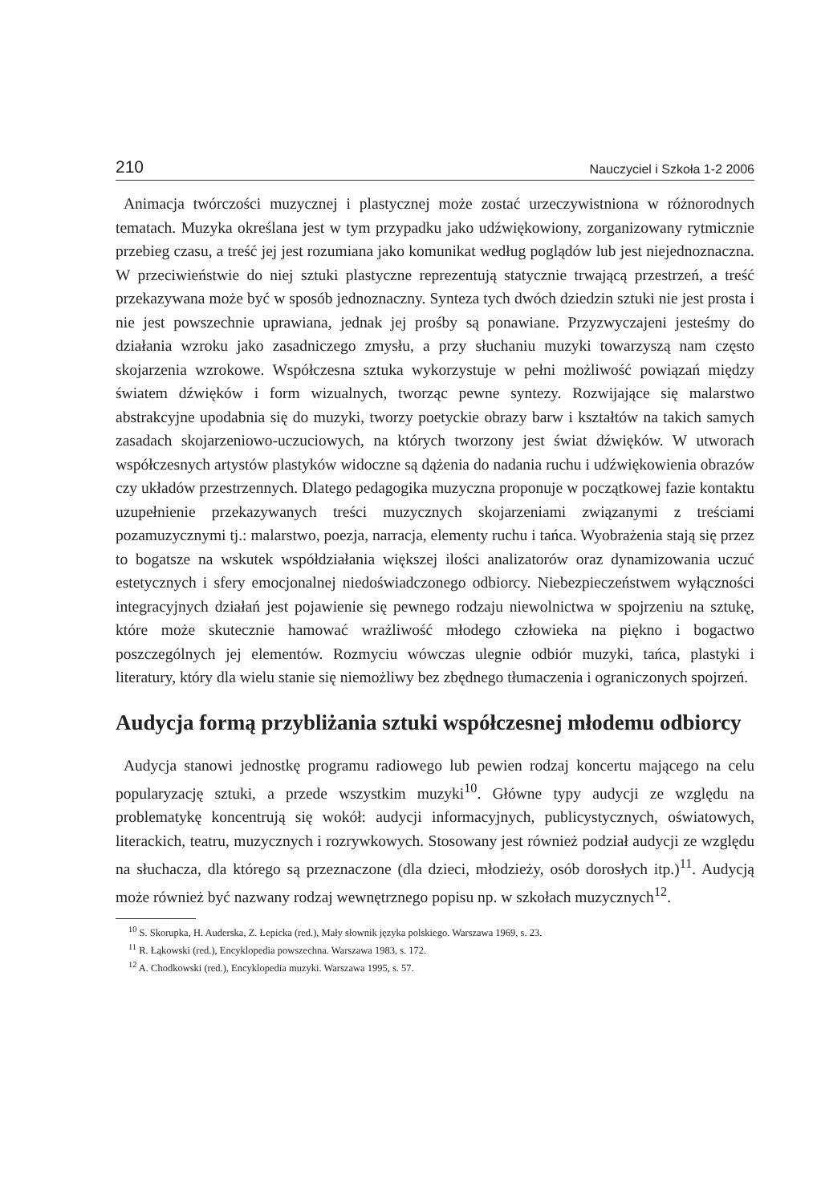210 Nauczyciel i Szkoła 1-2 2006
Animacja twórczości muzycznej i plastycznej może zostać urzeczywistniona w różnorodnych tematach. Muzyka określana jest w tym przypadku jako udźwiękowiony, zorganizowany rytmicznie przebieg czasu, a treść jej jest rozumiana jako komunikat według poglądów lub jest niejednoznaczna. W przeciwieństwie do niej sztuki plastyczne reprezentują statycznie trwającą przestrzeń, a treść przekazywana może być w sposób jednoznaczny. Synteza tych dwóch dziedzin sztuki nie jest prosta i nie jest powszechnie uprawiana, jednak jej prośby są ponawiane. Przyzwyczajeni jesteśmy do działania wzroku jako zasadniczego zmysłu, a przy słuchaniu muzyki towarzyszą nam często skojarzenia wzrokowe. Współczesna sztuka wykorzystuje w pełni możliwość powiązań między światem dźwięków i form wizualnych, tworząc pewne syntezy. Rozwijające się malarstwo abstrakcyjne upodabnia się do muzyki, tworzy poetyckie obrazy barw i kształtów na takich samych zasadach skojarzeniowo-uczuciowych, na których tworzony jest świat dźwięków. W utworach współczesnych artystów plastyków widoczne są dążenia do nadania ruchu i udźwiękowienia obrazów czy układów przestrzennych. Dlatego pedagogika muzyczna proponuje w początkowej fazie kontaktu uzupełnienie przekazywanych treści muzycznych skojarzeniami związanymi z treściami pozamuzycznymi tj.: malarstwo, poezja, narracja, elementy ruchu i tańca. Wyobrażenia stają się przez to bogatsze na wskutek współdziałania większej ilości analizatorów oraz dynamizowania uczuć estetycznych i sfery emocjonalnej niedoświadczonego odbiorcy. Niebezpieczeństwem wyłączności integracyjnych działań jest pojawienie się pewnego rodzaju niewolnictwa w spojrzeniu na sztukę, które może skutecznie hamować wrażliwość młodego człowieka na piękno i bogactwo poszczególnych jej elementów. Rozmyciu wówczas ulegnie odbiór muzyki, tańca, plastyki i literatury, który dla wielu stanie się niemożliwy bez zbędnego tłumaczenia i ograniczonych spojrzeń.
Audycja formą przybliżania sztuki współczesnej młodemu odbiorcy
Audycja stanowi jednostkę programu radiowego lub pewien rodzaj koncertu mającego na celu popularyzację sztuki, a przede wszystkim muzyki<sup>10</sup>. Główne typy audycji ze względu na problematykę koncentrują się wokół: audycji informacyjnych, publicystycznych, oświatowych, literackich, teatru, muzycznych i rozrywkowych. Stosowany jest również podział audycji ze względu na słuchacza, dla którego są przeznaczone (dla dzieci, młodzieży, osób dorosłych itp.)<sup>11</sup>. Audycją może również być nazwany rodzaj wewnętrznego popisu np. w szkołach muzycznych<sup>12</sup>.
<sup>10</sup> S. Skorupka, H. Auderska, Z. Łepicka (red.), Mały słownik języka polskiego. Warszawa 1969, s. 23.
<sup>11</sup> R. Łąkowski (red.), Encyklopedia powszechna. Warszawa 1983, s. 172.
<sup>12</sup> A. Chodkowski (red.), Encyklopedia muzyki. Warszawa 1995, s. 57.